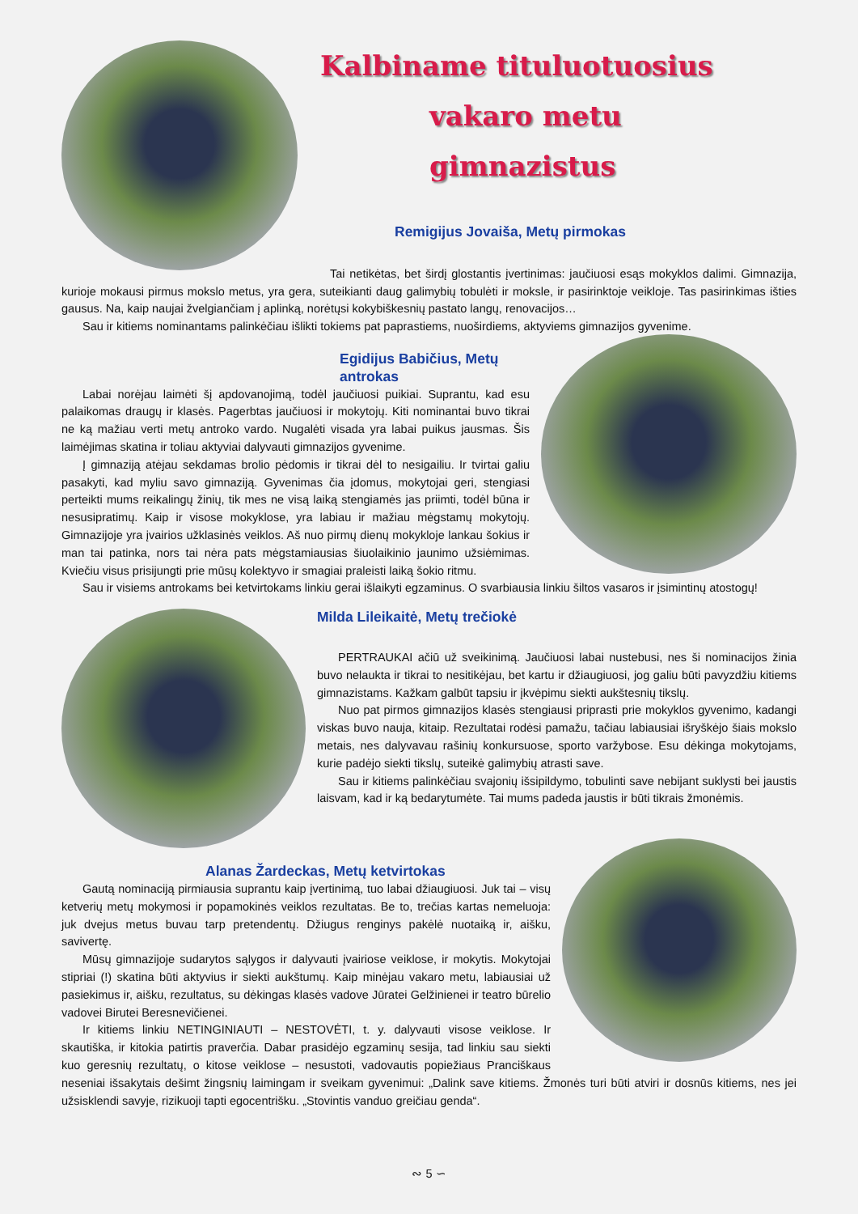Kalbiname tituluotuosius
vakaro metu gimnazistus
Remigijus Jovaiša, Metų pirmokas
Tai netikėtas, bet širdį glostantis įvertinimas: jaučiuosi esąs mokyklos dalimi. Gimnazija, kurioje mokausi pirmus mokslo metus, yra gera, suteikianti daug galimybių tobulėti ir moksle, ir pasirinktoje veikloje. Tas pasirinkimas išties gausus. Na, kaip naujai žvelgiančiam į aplinką, norėtųsi kokybiškesnių pastato langų, renovacijos…
Sau ir kitiems nominantams palinkėčiau išlikti tokiems pat paprastiems, nuoširdiems, aktyviems gimnazijos gyvenime.
Egidijus Babičius, Metų antrokas
Labai norėjau laimėti šį apdovanojimą, todėl jaučiuosi puikiai. Suprantu, kad esu palaikomas draugų ir klasės. Pagerbtas jaučiuosi ir mokytojų. Kiti nominantai buvo tikrai ne ką mažiau verti metų antroko vardo. Nugalėti visada yra labai puikus jausmas. Šis laimėjimas skatina ir toliau aktyviai dalyvauti gimnazijos gyvenime.
Į gimnaziją atėjau sekdamas brolio pėdomis ir tikrai dėl to nesigailiu. Ir tvirtai galiu pasakyti, kad myliu savo gimnaziją. Gyvenimas čia įdomus, mokytojai geri, stengiasi perteikti mums reikalingų žinių, tik mes ne visą laiką stengiamės jas priimti, todėl būna ir nesusipratimų. Kaip ir visose mokyklose, yra labiau ir mažiau mėgstamų mokytojų. Gimnazijoje yra įvairios užklasinės veiklos. Aš nuo pirmų dienų mokykloje lankau šokius ir man tai patinka, nors tai nėra pats mėgstamiausias šiuolaikinio jaunimo užsiėmimas. Kviečiu visus prisijungti prie mūsų kolektyvo ir smagiai praleisti laiką šokio ritmu.
Sau ir visiems antrokams bei ketvirtokams linkiu gerai išlaikyti egzaminus. O svarbiausia linkiu šiltos vasaros ir įsimintinų atostogų!
Milda Lileikaitė, Metų trečiokė
PERTRAUKAI ačiū už sveikinimą. Jaučiuosi labai nustebusi, nes ši nominacijos žinia buvo nelaukta ir tikrai to nesitikėjau, bet kartu ir džiaugiuosi, jog galiu būti pavyzdžiu kitiems gimnazistams. Kažkam galbūt tapsiu ir įkvėpimu siekti aukštesnių tikslų.
Nuo pat pirmos gimnazijos klasės stengiausi priprasti prie mokyklos gyvenimo, kadangi viskas buvo nauja, kitaip. Rezultatai rodėsi pamažu, tačiau labiausiai išryškėjo šiais mokslo metais, nes dalyvavau rašinių konkursuose, sporto varžybose. Esu dėkinga mokytojams, kurie padėjo siekti tikslų, suteikė galimybių atrasti save.
Sau ir kitiems palinkėčiau svajonių išsipildymo, tobulinti save nebijant suklysti bei jaustis laisvam, kad ir ką bedarytumėte. Tai mums padeda jaustis ir būti tikrais žmonėmis.
Alanas Žardeckas, Metų ketvirtokas
Gautą nominaciją pirmiausia suprantu kaip įvertinimą, tuo labai džiaugiuosi. Juk tai – visų ketverių metų mokymosi ir popamokinės veiklos rezultatas. Be to, trečias kartas nemeluoja: juk dvejus metus buvau tarp pretendentų. Džiugus renginys pakėlė nuotaiką ir, aišku, savivertę.
Mūsų gimnazijoje sudarytos sąlygos ir dalyvauti įvairiose veiklose, ir mokytis. Mokytojai stipriai (!) skatina būti aktyvius ir siekti aukštumų. Kaip minėjau vakaro metu, labiausiai už pasiekimus ir, aišku, rezultatus, su dėkingas klasės vadove Jūratei Gelžinienei ir teatro būrelio vadovei Birutei Beresnevičienei.
Ir kitiems linkiu NETINGINIAUTI – NESTOVĖTI, t. y. dalyvauti visose veiklose. Ir skautiška, ir kitokia patirtis praverčia. Dabar prasidėjo egzaminų sesija, tad linkiu sau siekti kuo geresnių rezultatų, o kitose veiklose – nesustoti, vadovautis popiežiaus Pranciškaus neseniai išsakytais dešimt žingsnių laimingam ir sveikam gyvenimui: „Dalink save kitiems. Žmonės turi būti atviri ir dosnūs kitiems, nes jei užsisklendi savyje, rizikuoji tapti egocentrišku. „Stovintis vanduo greičiau genda“.
∾ 5 ∽